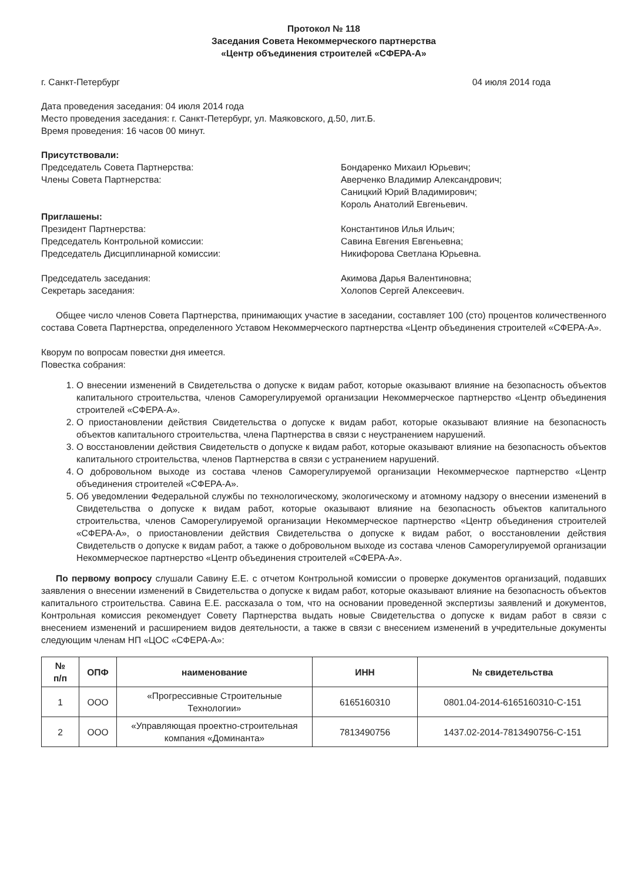Протокол № 118
Заседания Совета Некоммерческого партнерства
«Центр объединения строителей «СФЕРА-А»
г. Санкт-Петербург 04 июля 2014 года
Дата проведения заседания: 04 июля 2014 года
Место проведения заседания: г. Санкт-Петербург, ул. Маяковского, д.50, лит.Б.
Время проведения: 16 часов 00 минут.
Присутствовали:
Председатель Совета Партнерства:
Члены Совета Партнерства:
Бондаренко Михаил Юрьевич;
Аверченко Владимир Александрович;
Саницкий Юрий Владимирович;
Король Анатолий Евгеньевич.
Приглашены:
Президент Партнерства:
Председатель Контрольной комиссии:
Председатель Дисциплинарной комиссии:
Константинов Илья Ильич;
Савина Евгения Евгеньевна;
Никифорова Светлана Юрьевна.
Председатель заседания:
Секретарь заседания:
Акимова Дарья Валентиновна;
Холопов Сергей Алексеевич.
Общее число членов Совета Партнерства, принимающих участие в заседании, составляет 100 (сто) процентов количественного состава Совета Партнерства, определенного Уставом Некоммерческого партнерства «Центр объединения строителей «СФЕРА-А».
Кворум по вопросам повестки дня имеется.
Повестка собрания:
1. О внесении изменений в Свидетельства о допуске к видам работ, которые оказывают влияние на безопасность объектов капитального строительства, членов Саморегулируемой организации Некоммерческое партнерство «Центр объединения строителей «СФЕРА-А».
2. О приостановлении действия Свидетельства о допуске к видам работ, которые оказывают влияние на безопасность объектов капитального строительства, члена Партнерства в связи с неустранением нарушений.
3. О восстановлении действия Свидетельств о допуске к видам работ, которые оказывают влияние на безопасность объектов капитального строительства, членов Партнерства в связи с устранением нарушений.
4. О добровольном выходе из состава членов Саморегулируемой организации Некоммерческое партнерство «Центр объединения строителей «СФЕРА-А».
5. Об уведомлении Федеральной службы по технологическому, экологическому и атомному надзору о внесении изменений в Свидетельства о допуске к видам работ, которые оказывают влияние на безопасность объектов капитального строительства, членов Саморегулируемой организации Некоммерческое партнерство «Центр объединения строителей «СФЕРА-А», о приостановлении действия Свидетельства о допуске к видам работ, о восстановлении действия Свидетельств о допуске к видам работ, а также о добровольном выходе из состава членов Саморегулируемой организации Некоммерческое партнерство «Центр объединения строителей «СФЕРА-А».
По первому вопросу слушали Савину Е.Е. с отчетом Контрольной комиссии о проверке документов организаций, подавших заявления о внесении изменений в Свидетельства о допуске к видам работ, которые оказывают влияние на безопасность объектов капитального строительства. Савина Е.Е. рассказала о том, что на основании проведенной экспертизы заявлений и документов, Контрольная комиссия рекомендует Совету Партнерства выдать новые Свидетельства о допуске к видам работ в связи с внесением изменений и расширением видов деятельности, а также в связи с внесением изменений в учредительные документы следующим членам НП «ЦОС «СФЕРА-А»:
| № п/п | ОПФ | наименование | ИНН | № свидетельства |
| --- | --- | --- | --- | --- |
| 1 | ООО | «Прогрессивные Строительные Технологии» | 6165160310 | 0801.04-2014-6165160310-С-151 |
| 2 | ООО | «Управляющая проектно-строительная компания «Доминанта» | 7813490756 | 1437.02-2014-7813490756-С-151 |